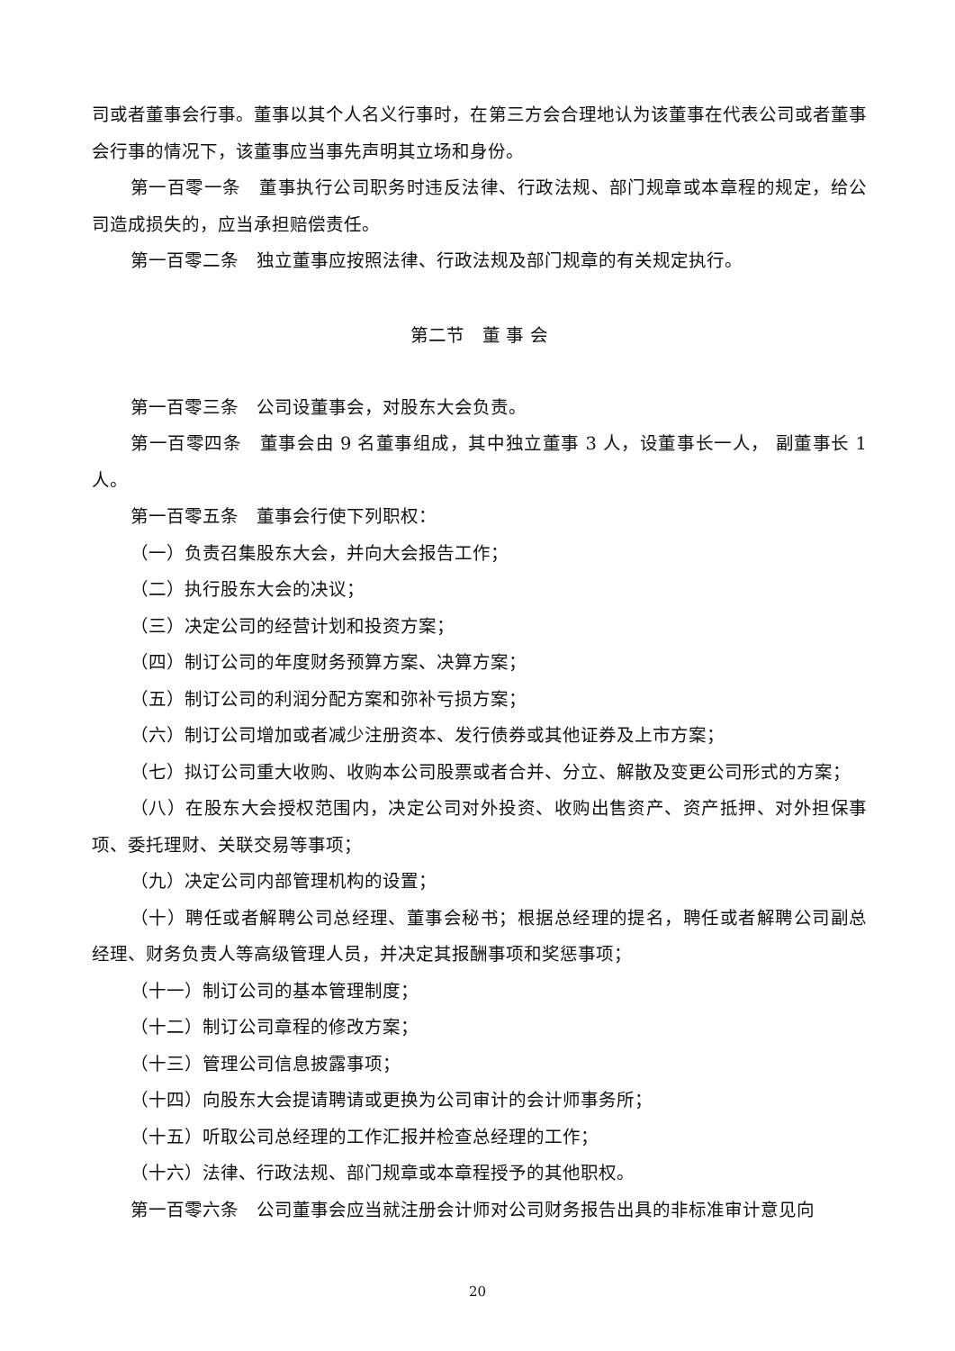司或者董事会行事。董事以其个人名义行事时，在第三方会合理地认为该董事在代表公司或者董事会行事的情况下，该董事应当事先声明其立场和身份。
第一百零一条　董事执行公司职务时违反法律、行政法规、部门规章或本章程的规定，给公司造成损失的，应当承担赔偿责任。
第一百零二条　独立董事应按照法律、行政法规及部门规章的有关规定执行。
第二节　董 事 会
第一百零三条　公司设董事会，对股东大会负责。
第一百零四条　董事会由 9 名董事组成，其中独立董事 3 人，设董事长一人， 副董事长 1 人。
第一百零五条　董事会行使下列职权：
（一）负责召集股东大会，并向大会报告工作；
（二）执行股东大会的决议；
（三）决定公司的经营计划和投资方案；
（四）制订公司的年度财务预算方案、决算方案；
（五）制订公司的利润分配方案和弥补亏损方案；
（六）制订公司增加或者减少注册资本、发行债券或其他证券及上市方案；
（七）拟订公司重大收购、收购本公司股票或者合并、分立、解散及变更公司形式的方案；
（八）在股东大会授权范围内，决定公司对外投资、收购出售资产、资产抵押、对外担保事项、委托理财、关联交易等事项；
（九）决定公司内部管理机构的设置；
（十）聘任或者解聘公司总经理、董事会秘书；根据总经理的提名，聘任或者解聘公司副总经理、财务负责人等高级管理人员，并决定其报酬事项和奖惩事项；
（十一）制订公司的基本管理制度；
（十二）制订公司章程的修改方案；
（十三）管理公司信息披露事项；
（十四）向股东大会提请聘请或更换为公司审计的会计师事务所；
（十五）听取公司总经理的工作汇报并检查总经理的工作；
（十六）法律、行政法规、部门规章或本章程授予的其他职权。
第一百零六条　公司董事会应当就注册会计师对公司财务报告出具的非标准审计意见向
20